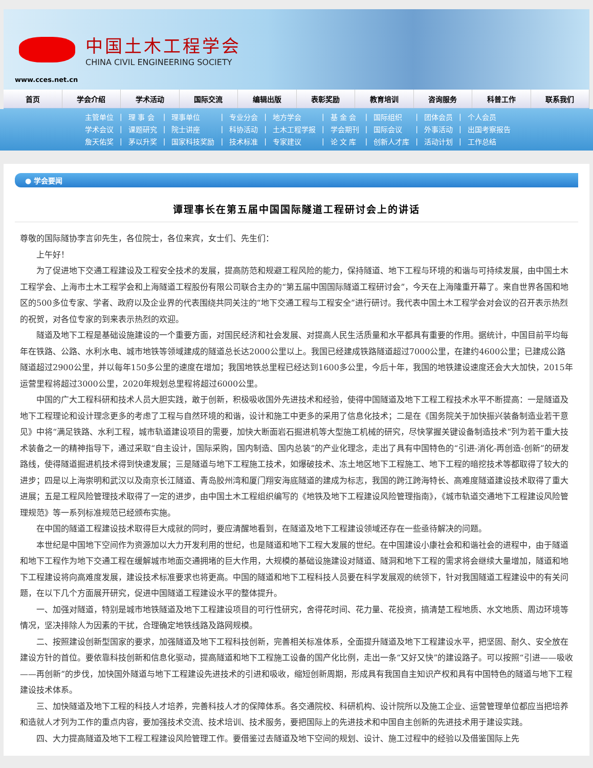中国土木工程学会
CHINA CIVIL ENGINEERING SOCIETY
www.cces.net.cn
首页 学会介绍 学术活动 国际交流 编辑出版 表彰奖励 教育培训 咨询服务 科普工作 联系我们
| 主管单位 | / | 理 事 会 | / | 理事单位 | / | 专业分会 | / | 地方学会 | / | 基 金 会 | / | 国际组织 | / | 团体会员 | / | 个人会员 |
| 学术会议 | / | 课题研究 | / | 院士讲座 | / | 科协活动 | / | 土木工程学报 | / | 学会期刊 | / | 国际会议 | / | 外事活动 | / | 出国考察报告 |
| 詹天佑奖 | / | 茅以升奖 | / | 国家科技奖励 | / | 技术标准 | / | 专家建议 | / | 论 文 库 | / | 创新人才库 | / | 活动计划 | / | 工作总结 |
● 学会要闻
谭理事长在第五届中国国际隧道工程研讨会上的讲话
尊敬的国际隧协李言卯先生，各位院士，各位来宾，女士们、先生们：
上午好！
为了促进地下交通工程建设及工程安全技术的发展，提高防范和规避工程风险的能力，保持隧道、地下工程与环境的和谐与可持续发展，由中国土木工程学会、上海市土木工程学会和上海隧道工程股份有限公司联合主办的“第五届中国国际隧道工程研讨会”，今天在上海隆重开幕了。来自世界各国和地区的500多位专家、学者、政府以及企业界的代表围绕共同关注的“地下交通工程与工程安全”进行研讨。我代表中国土木工程学会对会议的召开表示热烈的祝贺，对各位专家的到来表示热烈的欢迎。
隧道及地下工程是基础设施建设的一个重要方面，对国民经济和社会发展、对提高人民生活质量和水平都具有重要的作用。据统计，中国目前平均每年在铁路、公路、水利水电、城市地铁等领域建成的隧道总长达2000公里以上。我国已经建成铁路隧道超过7000公里，在建约4600公里；已建成公路隧道超过2900公里，并以每年150多公里的速度在增加；我国地铁总里程已经达到1600多公里，今后十年，我国的地铁建设速度还会大大加快，2015年运营里程将超过3000公里，2020年规划总里程将超过6000公里。
中国的广大工程科研和技术人员大胆实践，敢于创新，积极吸收国外先进技术和经验，使得中国隧道及地下工程工程技术水平不断提高：一是隧道及地下工程理论和设计理念更多的考虑了工程与自然环境的和谐，设计和施工中更多的采用了信息化技术；二是在《国务院关于加快振兴装备制造业若干意见》中将“满足铁路、水利工程，城市轨道建设项目的需要，加快大断面岩石掘进机等大型施工机械的研究，尽快掌握关键设备制造技术”列为若干重大技术装备之一的精神指导下，通过采取“自主设计，国际采购，国内制造、国内总装”的产业化理念，走出了具有中国特色的“引进-消化-再创造-创新”的研发路线，使得隧道掘进机技术得到快速发展；三是隧道与地下工程施工技术，如爆破技术、冻土地区地下工程施工、地下工程的暗挖技术等都取得了较大的进步；四是以上海崇明和武汉以及南京长江隧道、青岛胶州湾和厦门翔安海底隧道的建成为标志，我国的跨江跨海特长、高难度隧道建设技术取得了重大进展；五是工程风险管理技术取得了一定的进步，由中国土木工程组织编写的《地铁及地下工程建设风险管理指南》，《城市轨道交通地下工程建设风险管理规范》等一系列标准规范已经颁布实施。
在中国的隧道工程建设技术取得巨大成就的同时，要应清醒地看到，在隧道及地下工程建设领域还存在一些亟待解决的问题。
本世纪是中国地下空间作为资源加以大力开发利用的世纪，也是隧道和地下工程大发展的世纪。在中国建设小康社会和和谐社会的进程中，由于隧道和地下工程作为地下交通工程在缓解城市地面交通拥堵的巨大作用，大规模的基础设施建设对隧道、隧洞和地下工程的需求将会继续大量增加，隧道和地下工程建设将向高难度发展，建设技术标准要求也将更高。中国的隧道和地下工程科技人员要在科学发展观的统领下，针对我国隧道工程建设中的有关问题，在以下几个方面展开研究，促进中国隧道工程建设水平的整体提升。
一、加强对隧道，特别是城市地铁隧道及地下工程建设项目的可行性研究，舍得花时间、花力量、花投资，搞清楚工程地质、水文地质、周边环境等情况，坚决排除人为因素的干扰，合理确定地铁线路及路网规模。
二、按照建设创新型国家的要求，加强隧道及地下工程科技创新，完善相关标准体系，全面提升隧道及地下工程建设水平，把坚固、耐久、安全放在建设方针的首位。要依靠科技创新和信息化驱动，提高隧道和地下工程施工设备的国产化比例，走出一条“又好又快”的建设路子。可以按照“引进——吸收——再创新”的步伐，加快国外隧道与地下工程建设先进技术的引进和吸收，缩短创新周期，形成具有我国自主知识产权和具有中国特色的隧道与地下工程建设技术体系。
三、加快隧道及地下工程的科技人才培养，完善科技人才的保障体系。各交通院校、科研机构、设计院所以及施工企业、运营管理单位都应当把培养和造就人才列为工作的重点内容，要加强技术交流、技术培训、技术服务，要把国际上的先进技术和中国自主创新的先进技术用于建设实践。
四、大力提高隧道及地下工程工程建设风险管理工作。要借鉴过去隧道及地下空间的规划、设计、施工过程中的经验以及借鉴国际上先